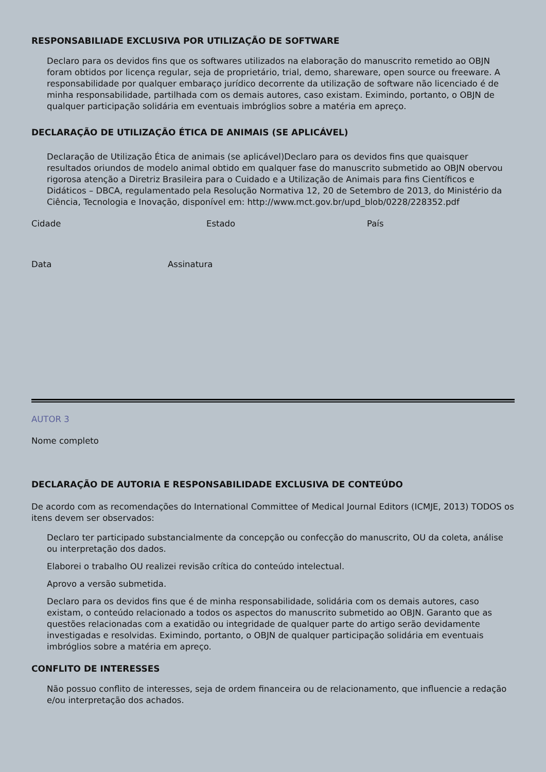RESPONSABILIADE EXCLUSIVA POR UTILIZAÇÃO DE SOFTWARE
Declaro para os devidos fins que os softwares utilizados na elaboração do manuscrito remetido ao OBJN foram obtidos por licença regular, seja de proprietário, trial, demo, shareware, open source ou freeware. A responsabilidade por qualquer embaraço jurídico decorrente da utilização de software não licenciado é de minha responsabilidade, partilhada com os demais autores, caso existam. Eximindo, portanto, o OBJN de qualquer participação solidária em eventuais imbróglios sobre a matéria em apreço.
DECLARAÇÃO DE UTILIZAÇÃO ÉTICA DE ANIMAIS (SE APLICÁVEL)
Declaração de Utilização Ética de animais (se aplicável)Declaro para os devidos fins que quaisquer resultados oriundos de modelo animal obtido em qualquer fase do manuscrito submetido ao OBJN obervou rigorosa atenção a Diretriz Brasileira para o Cuidado e a Utilização de Animais para fins Científicos e Didáticos – DBCA, regulamentado pela Resolução Normativa 12, 20 de Setembro de 2013, do Ministério da Ciência, Tecnologia e Inovação, disponível em: http://www.mct.gov.br/upd_blob/0228/228352.pdf
Cidade Estado País
Data Assinatura
AUTOR 3
Nome completo
DECLARAÇÃO DE AUTORIA E RESPONSABILIDADE EXCLUSIVA DE CONTEÚDO
De acordo com as recomendações do International Committee of Medical Journal Editors (ICMJE, 2013) TODOS os itens devem ser observados:
Declaro ter participado substancialmente da concepção ou confecção do manuscrito, OU da coleta, análise ou interpretação dos dados.
Elaborei o trabalho OU realizei revisão crítica do conteúdo intelectual.
Aprovo a versão submetida.
Declaro para os devidos fins que é de minha responsabilidade, solidária com os demais autores, caso existam, o conteúdo relacionado a todos os aspectos do manuscrito submetido ao OBJN. Garanto que as questões relacionadas com a exatidão ou integridade de qualquer parte do artigo serão devidamente investigadas e resolvidas. Eximindo, portanto, o OBJN de qualquer participação solidária em eventuais imbróglios sobre a matéria em apreço.
CONFLITO DE INTERESSES
Não possuo conflito de interesses, seja de ordem financeira ou de relacionamento, que influencie a redação e/ou interpretação dos achados.